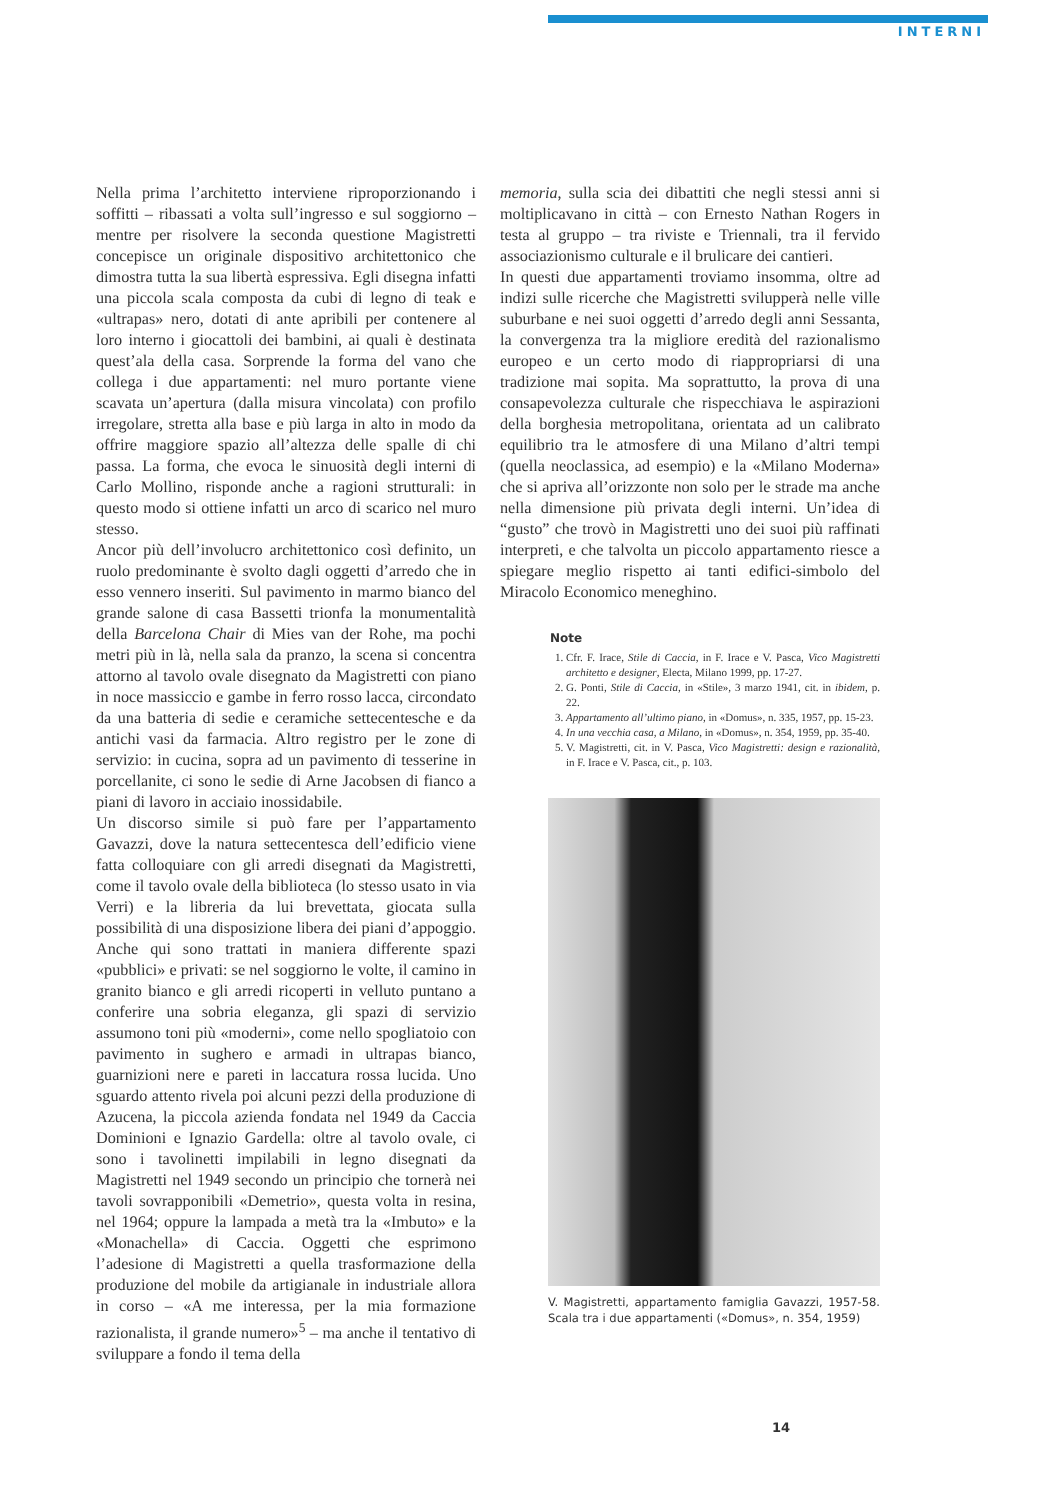INTERNI
Nella prima l’architetto interviene riproporzionando i soffitti – ribassati a volta sull’ingresso e sul soggiorno – mentre per risolvere la seconda questione Magistretti concepisce un originale dispositivo architettonico che dimostra tutta la sua libertà espressiva. Egli disegna infatti una piccola scala composta da cubi di legno di teak e «ultrapas» nero, dotati di ante apribili per contenere al loro interno i giocattoli dei bambini, ai quali è destinata quest’ala della casa. Sorprende la forma del vano che collega i due appartamenti: nel muro portante viene scavata un’apertura (dalla misura vincolata) con profilo irregolare, stretta alla base e più larga in alto in modo da offrire maggiore spazio all’altezza delle spalle di chi passa. La forma, che evoca le sinuosità degli interni di Carlo Mollino, risponde anche a ragioni strutturali: in questo modo si ottiene infatti un arco di scarico nel muro stesso.
Ancor più dell’involucro architettonico così definito, un ruolo predominante è svolto dagli oggetti d’arredo che in esso vennero inseriti. Sul pavimento in marmo bianco del grande salone di casa Bassetti trionfa la monumentalità della Barcelona Chair di Mies van der Rohe, ma pochi metri più in là, nella sala da pranzo, la scena si concentra attorno al tavolo ovale disegnato da Magistretti con piano in noce massiccio e gambe in ferro rosso lacca, circondato da una batteria di sedie e ceramiche settecentesche e da antichi vasi da farmacia. Altro registro per le zone di servizio: in cucina, sopra ad un pavimento di tesserine in porcellanite, ci sono le sedie di Arne Jacobsen di fianco a piani di lavoro in acciaio inossidabile.
Un discorso simile si può fare per l’appartamento Gavazzi, dove la natura settecentesca dell’edificio viene fatta colloquiare con gli arredi disegnati da Magistretti, come il tavolo ovale della biblioteca (lo stesso usato in via Verri) e la libreria da lui brevettata, giocata sulla possibilità di una disposizione libera dei piani d’appoggio. Anche qui sono trattati in maniera differente spazi «pubblici» e privati: se nel soggiorno le volte, il camino in granito bianco e gli arredi ricoperti in velluto puntano a conferire una sobria eleganza, gli spazi di servizio assumono toni più «moderni», come nello spogliatoio con pavimento in sughero e armadi in ultrapas bianco, guarnizioni nere e pareti in laccatura rossa lucida. Uno sguardo attento rivela poi alcuni pezzi della produzione di Azucena, la piccola azienda fondata nel 1949 da Caccia Dominioni e Ignazio Gardella: oltre al tavolo ovale, ci sono i tavolinetti impilabili in legno disegnati da Magistretti nel 1949 secondo un principio che tornerà nei tavoli sovrapponibili «Demetrio», questa volta in resina, nel 1964; oppure la lampada a metà tra la «Imbuto» e la «Monachella» di Caccia. Oggetti che esprimono l’adesione di Magistretti a quella trasformazione della produzione del mobile da artigianale in industriale allora in corso – «A me interessa, per la mia formazione razionalista, il grande numero»<sup>5</sup> – ma anche il tentativo di sviluppare a fondo il tema della
memoria, sulla scia dei dibattiti che negli stessi anni si moltiplicavano in città – con Ernesto Nathan Rogers in testa al gruppo – tra riviste e Triennali, tra il fervido associazionismo culturale e il brulicare dei cantieri.
In questi due appartamenti troviamo insomma, oltre ad indizi sulle ricerche che Magistretti svilupperà nelle ville suburbane e nei suoi oggetti d’arredo degli anni Sessanta, la convergenza tra la migliore eredità del razionalismo europeo e un certo modo di riappropriarsi di una tradizione mai sopita. Ma soprattutto, la prova di una consapevolezza culturale che rispecchiava le aspirazioni della borghesia metropolitana, orientata ad un calibrato equilibrio tra le atmosfere di una Milano d’altri tempi (quella neoclassica, ad esempio) e la «Milano Moderna» che si apriva all’orizzonte non solo per le strade ma anche nella dimensione più privata degli interni. Un’idea di “gusto” che trovò in Magistretti uno dei suoi più raffinati interpreti, e che talvolta un piccolo appartamento riesce a spiegare meglio rispetto ai tanti edifici-simbolo del Miracolo Economico meneghino.
Note
1. Cfr. F. Irace, Stile di Caccia, in F. Irace e V. Pasca, Vico Magistretti architetto e designer, Electa, Milano 1999, pp. 17-27.
2. G. Ponti, Stile di Caccia, in «Stile», 3 marzo 1941, cit. in ibidem, p. 22.
3. Appartamento all’ultimo piano, in «Domus», n. 335, 1957, pp. 15-23.
4. In una vecchia casa, a Milano, in «Domus», n. 354, 1959, pp. 35-40.
5. V. Magistretti, cit. in V. Pasca, Vico Magistretti: design e razionalità, in F. Irace e V. Pasca, cit., p. 103.
V. Magistretti, appartamento famiglia Gavazzi, 1957-58. Scala tra i due appartamenti («Domus», n. 354, 1959)
14